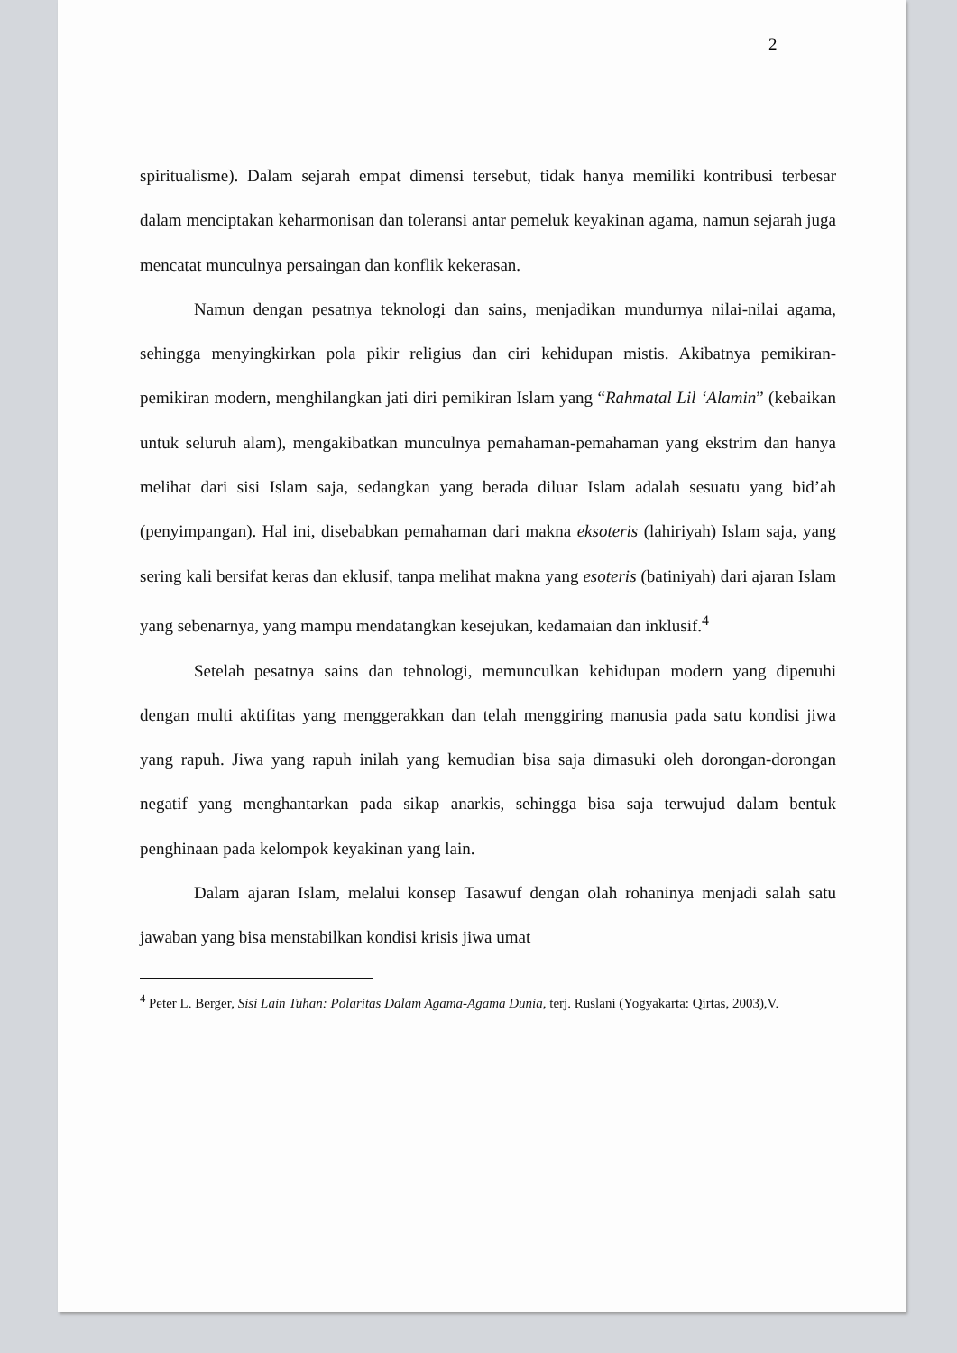2
spiritualisme). Dalam sejarah empat dimensi tersebut, tidak hanya memiliki kontribusi terbesar dalam menciptakan keharmonisan dan toleransi antar pemeluk keyakinan agama, namun sejarah juga mencatat munculnya persaingan dan konflik kekerasan.
Namun dengan pesatnya teknologi dan sains, menjadikan mundurnya nilai-nilai agama, sehingga menyingkirkan pola pikir religius dan ciri kehidupan mistis. Akibatnya pemikiran-pemikiran modern, menghilangkan jati diri pemikiran Islam yang “Rahmatal Lil ‘Alamin” (kebaikan untuk seluruh alam), mengakibatkan munculnya pemahaman-pemahaman yang ekstrim dan hanya melihat dari sisi Islam saja, sedangkan yang berada diluar Islam adalah sesuatu yang bid’ah (penyimpangan). Hal ini, disebabkan pemahaman dari makna eksoteris (lahiriyah) Islam saja, yang sering kali bersifat keras dan eklusif, tanpa melihat makna yang esoteris (batiniyah) dari ajaran Islam yang sebenarnya, yang mampu mendatangkan kesejukan, kedamaian dan inklusif.<sup>4</sup>
Setelah pesatnya sains dan tehnologi, memunculkan kehidupan modern yang dipenuhi dengan multi aktifitas yang menggerakkan dan telah menggiring manusia pada satu kondisi jiwa yang rapuh. Jiwa yang rapuh inilah yang kemudian bisa saja dimasuki oleh dorongan-dorongan negatif yang menghantarkan pada sikap anarkis, sehingga bisa saja terwujud dalam bentuk penghinaan pada kelompok keyakinan yang lain.
Dalam ajaran Islam, melalui konsep Tasawuf dengan olah rohaninya menjadi salah satu jawaban yang bisa menstabilkan kondisi krisis jiwa umat
<sup>4</sup> Peter L. Berger, Sisi Lain Tuhan: Polaritas Dalam Agama-Agama Dunia, terj. Ruslani (Yogyakarta: Qirtas, 2003),V.